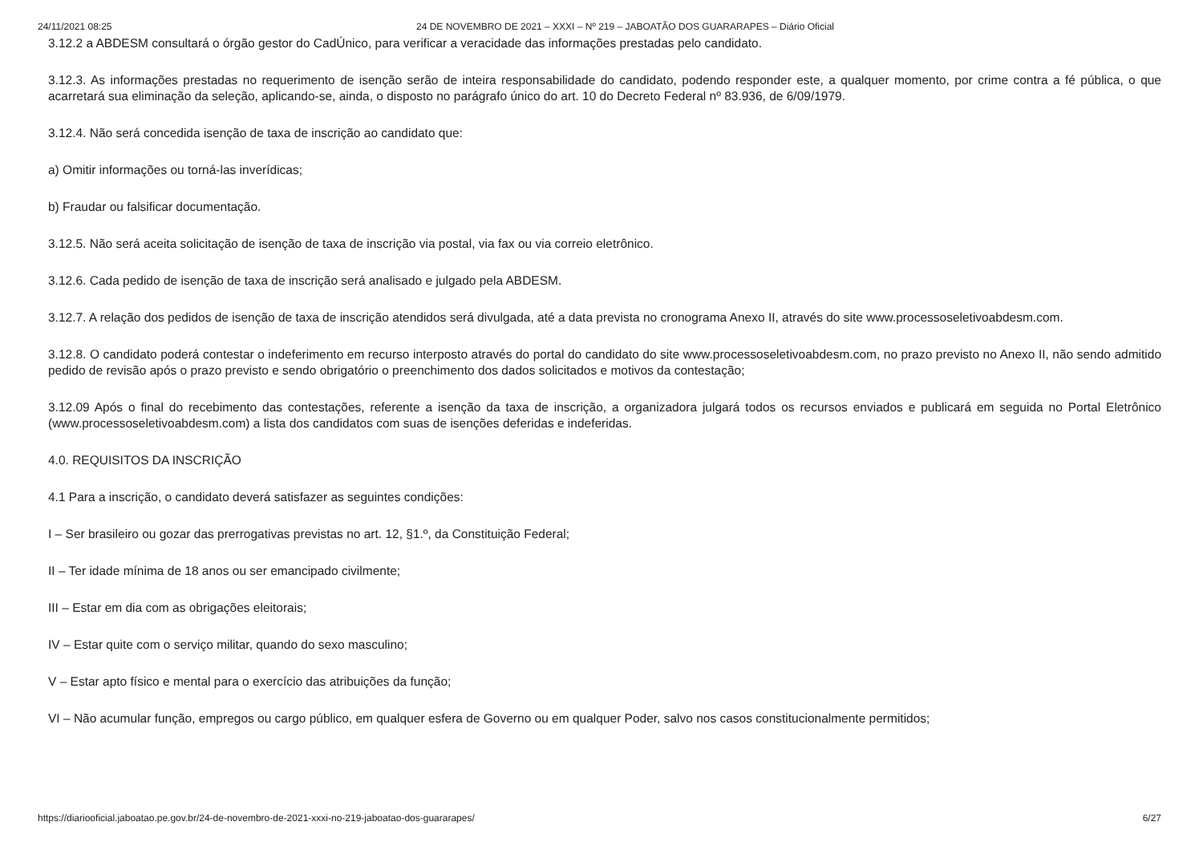24/11/2021 08:25 24 DE NOVEMBRO DE 2021 – XXXI – Nº 219 – JABOATÃO DOS GUARARAPES – Diário Oficial
3.12.2 a ABDESM consultará o órgão gestor do CadÚnico, para verificar a veracidade das informações prestadas pelo candidato.
3.12.3. As informações prestadas no requerimento de isenção serão de inteira responsabilidade do candidato, podendo responder este, a qualquer momento, por crime contra a fé pública, o que acarretará sua eliminação da seleção, aplicando-se, ainda, o disposto no parágrafo único do art. 10 do Decreto Federal nº 83.936, de 6/09/1979.
3.12.4. Não será concedida isenção de taxa de inscrição ao candidato que:
a) Omitir informações ou torná-las inverídicas;
b) Fraudar ou falsificar documentação.
3.12.5. Não será aceita solicitação de isenção de taxa de inscrição via postal, via fax ou via correio eletrônico.
3.12.6. Cada pedido de isenção de taxa de inscrição será analisado e julgado pela ABDESM.
3.12.7. A relação dos pedidos de isenção de taxa de inscrição atendidos será divulgada, até a data prevista no cronograma Anexo II, através do site www.processoseletivoabdesm.com.
3.12.8. O candidato poderá contestar o indeferimento em recurso interposto através do portal do candidato do site www.processoseletivoabdesm.com, no prazo previsto no Anexo II, não sendo admitido pedido de revisão após o prazo previsto e sendo obrigatório o preenchimento dos dados solicitados e motivos da contestação;
3.12.09 Após o final do recebimento das contestações, referente a isenção da taxa de inscrição, a organizadora julgará todos os recursos enviados e publicará em seguida no Portal Eletrônico (www.processoseletivoabdesm.com) a lista dos candidatos com suas de isenções deferidas e indeferidas.
4.0. REQUISITOS DA INSCRIÇÃO
4.1 Para a inscrição, o candidato deverá satisfazer as seguintes condições:
I – Ser brasileiro ou gozar das prerrogativas previstas no art. 12, §1.º, da Constituição Federal;
II – Ter idade mínima de 18 anos ou ser emancipado civilmente;
III – Estar em dia com as obrigações eleitorais;
IV – Estar quite com o serviço militar, quando do sexo masculino;
V – Estar apto físico e mental para o exercício das atribuições da função;
VI – Não acumular função, empregos ou cargo público, em qualquer esfera de Governo ou em qualquer Poder, salvo nos casos constitucionalmente permitidos;
https://diariooficial.jaboatao.pe.gov.br/24-de-novembro-de-2021-xxxi-no-219-jaboatao-dos-guararapes/ 6/27